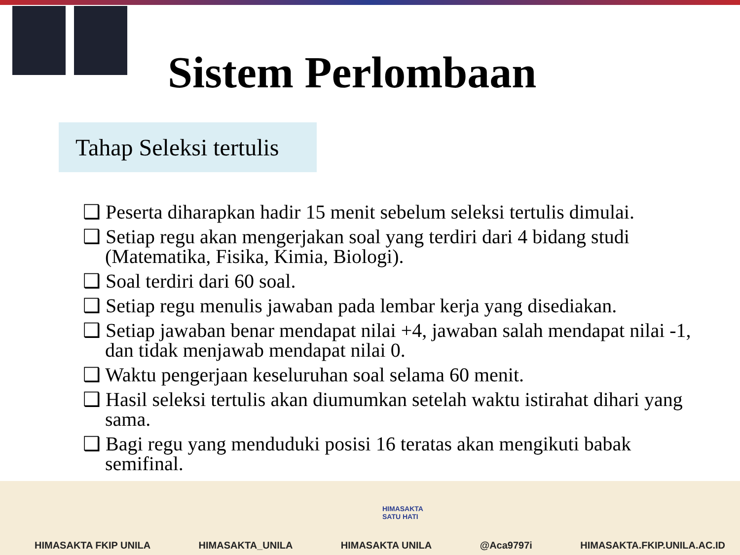Sistem Perlombaan
Tahap Seleksi tertulis
❑ Peserta diharapkan hadir 15 menit sebelum seleksi tertulis dimulai.
❑ Setiap regu akan mengerjakan soal yang terdiri dari 4 bidang studi (Matematika, Fisika, Kimia, Biologi).
❑ Soal terdiri dari 60 soal.
❑ Setiap regu menulis jawaban pada lembar kerja yang disediakan.
❑ Setiap jawaban benar mendapat nilai +4, jawaban salah mendapat nilai -1, dan tidak menjawab mendapat nilai 0.
❑ Waktu pengerjaan keseluruhan soal selama 60 menit.
❑ Hasil seleksi tertulis akan diumumkan setelah waktu istirahat dihari yang sama.
❑ Bagi regu yang menduduki posisi 16 teratas akan mengikuti babak semifinal.
HIMASAKTA
SATU HATI
HIMASAKTA FKIP UNILA HIMASAKTA_UNILA HIMASAKTA UNILA @Aca9797i HIMASAKTA.FKIP.UNILA.AC.ID